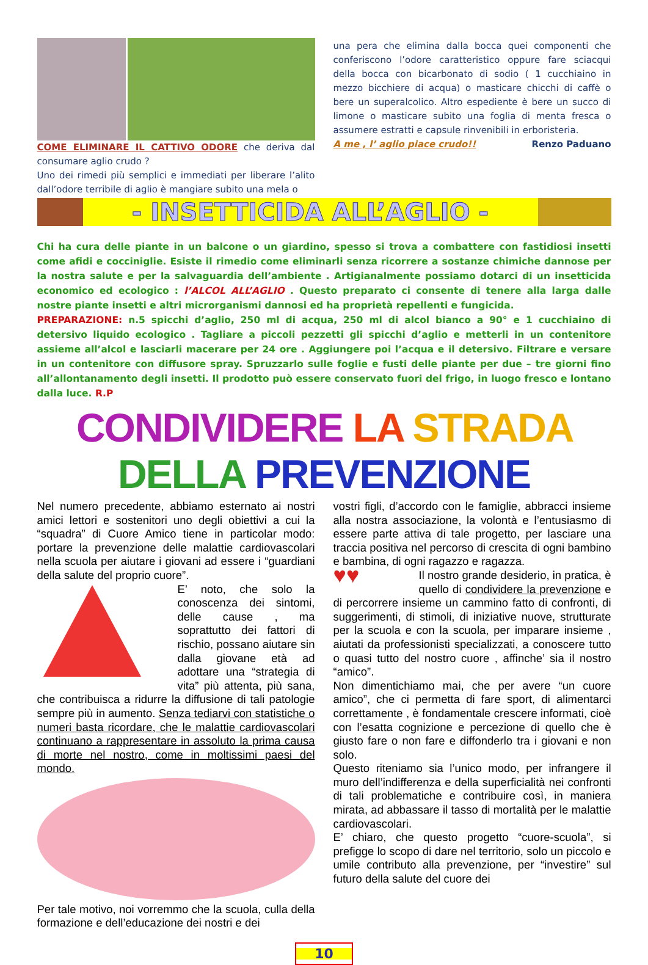COME ELIMINARE IL CATTIVO ODORE che deriva dal consumare aglio crudo ?
Uno dei rimedi più semplici e immediati per liberare l’alito dall’odore terribile di aglio è mangiare subito una mela o
una pera che elimina dalla bocca quei componenti che conferiscono l’odore caratteristico oppure fare sciacqui della bocca con bicarbonato di sodio ( 1 cucchiaino in mezzo bicchiere di acqua) o masticare chicchi di caffè o bere un superalcolico. Altro espediente è bere un succo di limone o masticare subito una foglia di menta fresca o assumere estratti e capsule rinvenibili in erboristeria.
A me , l’ aglio piace crudo!! Renzo Paduano
- INSETTICIDA ALL’AGLIO -
Chi ha cura delle piante in un balcone o un giardino, spesso si trova a combattere con fastidiosi insetti come afidi e cocciniglie. Esiste il rimedio come eliminarli senza ricorrere a sostanze chimiche dannose per la nostra salute e per la salvaguardia dell’ambiente . Artigianalmente possiamo dotarci di un insetticida economico ed ecologico : l’ALCOL ALL’AGLIO . Questo preparato ci consente di tenere alla larga dalle nostre piante insetti e altri microrganismi dannosi ed ha proprietà repellenti e fungicida.
PREPARAZIONE: n.5 spicchi d’aglio, 250 ml di acqua, 250 ml di alcol bianco a 90° e 1 cucchiaino di detersivo liquido ecologico . Tagliare a piccoli pezzetti gli spicchi d’aglio e metterli in un contenitore assieme all’alcol e lasciarli macerare per 24 ore . Aggiungere poi l’acqua e il detersivo. Filtrare e versare in un contenitore con diffusore spray. Spruzzarlo sulle foglie e fusti delle piante per due – tre giorni fino all’allontanamento degli insetti. Il prodotto può essere conservato fuori del frigo, in luogo fresco e lontano dalla luce. R.P
CONDIVIDERE LA STRADA DELLA PREVENZIONE
Nel numero precedente, abbiamo esternato ai nostri amici lettori e sostenitori uno degli obiettivi a cui la “squadra” di Cuore Amico tiene in particolar modo: portare la prevenzione delle malattie cardiovascolari nella scuola per aiutare i giovani ad essere i “guardiani della salute del proprio cuore”.
E’ noto, che solo la conoscenza dei sintomi, delle cause , ma soprattutto dei fattori di rischio, possano aiutare sin dalla giovane età ad adottare una “strategia di vita” più attenta, più sana, che contribuisca a ridurre la diffusione di tali patologie sempre più in aumento. Senza tediarvi con statistiche o numeri basta ricordare, che le malattie cardiovascolari continuano a rappresentare in assoluto la prima causa di morte nel nostro, come in moltissimi paesi del mondo.
Per tale motivo, noi vorremmo che la scuola, culla della formazione e dell’educazione dei nostri e dei
vostri figli, d’accordo con le famiglie, abbracci insieme alla nostra associazione, la volontà e l’entusiasmo di essere parte attiva di tale progetto, per lasciare una traccia positiva nel percorso di crescita di ogni bambino e bambina, di ogni ragazzo e ragazza.
♥♥
Il nostro grande desiderio, in pratica, è quello di condividere la prevenzione e di percorrere insieme un cammino fatto di confronti, di suggerimenti, di stimoli, di iniziative nuove, strutturate per la scuola e con la scuola, per imparare insieme , aiutati da professionisti specializzati, a conoscere tutto o quasi tutto del nostro cuore , affinche’ sia il nostro “amico”.
Non dimentichiamo mai, che per avere “un cuore amico”, che ci permetta di fare sport, di alimentarci correttamente , è fondamentale crescere informati, cioè con l’esatta cognizione e percezione di quello che è giusto fare o non fare e diffonderlo tra i giovani e non solo.
Questo riteniamo sia l’unico modo, per infrangere il muro dell’indifferenza e della superficialità nei confronti di tali problematiche e contribuire così, in maniera mirata, ad abbassare il tasso di mortalità per le malattie cardiovascolari.
E’ chiaro, che questo progetto “cuore-scuola”, si prefigge lo scopo di dare nel territorio, solo un piccolo e umile contributo alla prevenzione, per “investire” sul futuro della salute del cuore dei
10